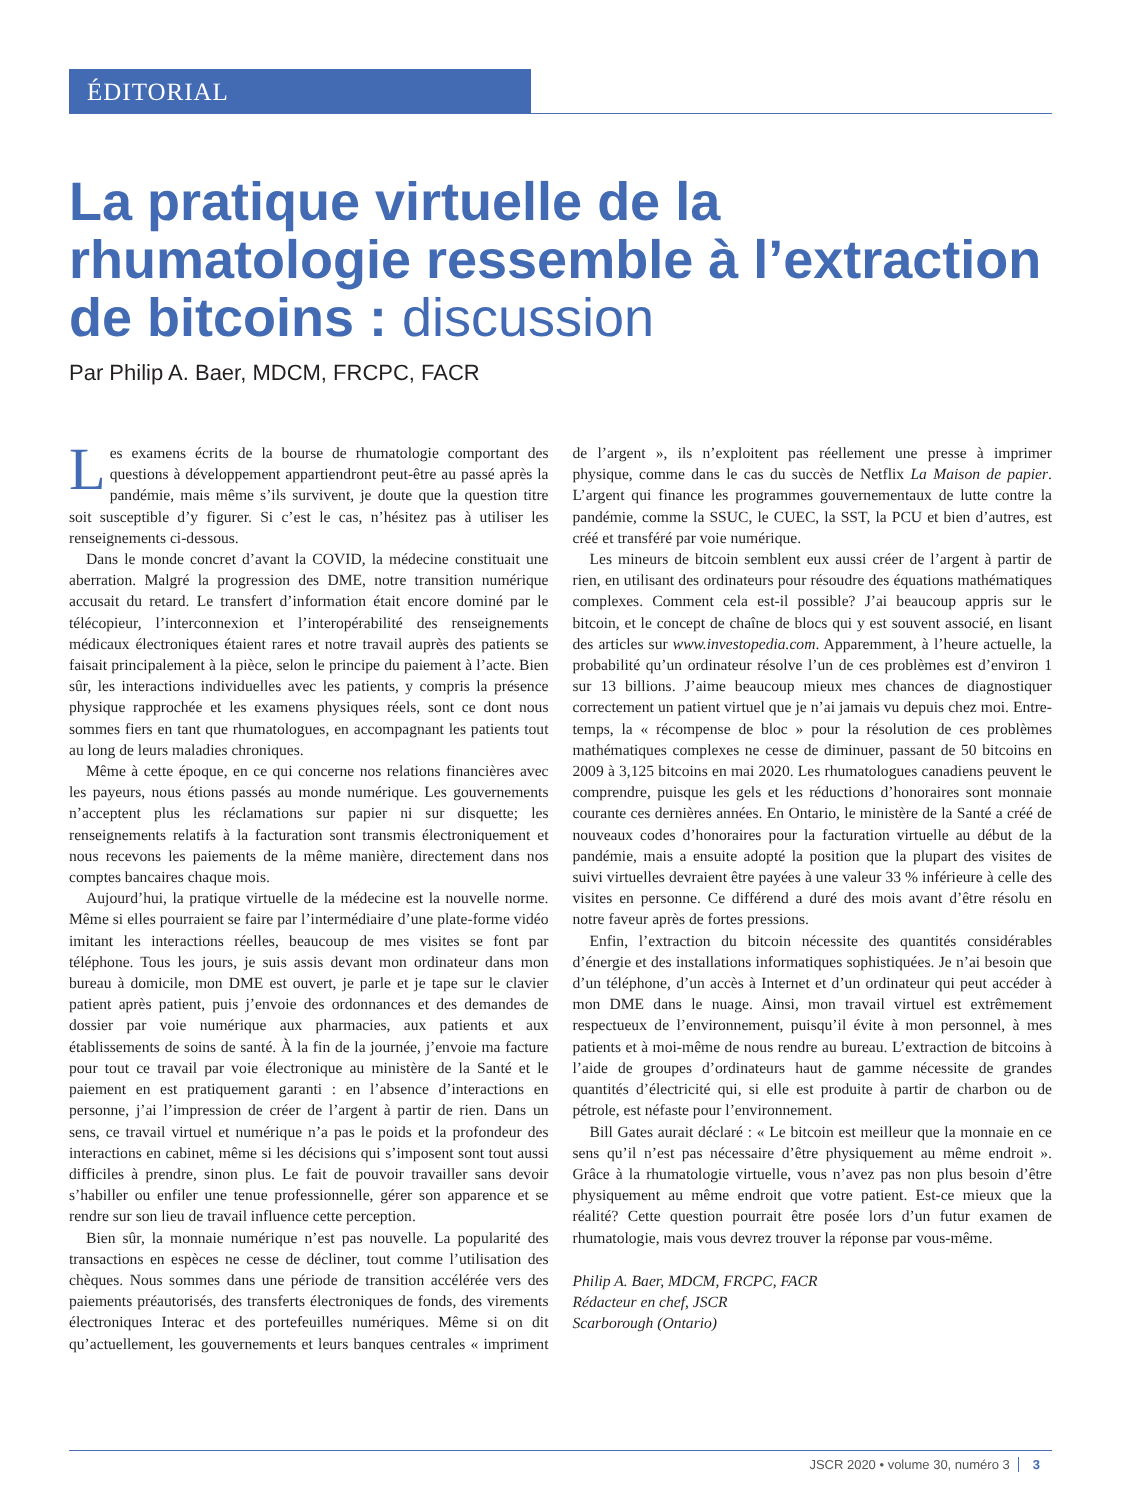ÉDITORIAL
La pratique virtuelle de la rhumatologie ressemble à l’extraction de bitcoins : discussion
Par Philip A. Baer, MDCM, FRCPC, FACR
Les examens écrits de la bourse de rhumatologie comportant des questions à développement appartiendront peut-être au passé après la pandémie, mais même s’ils survivent, je doute que la question titre soit susceptible d’y figurer. Si c’est le cas, n’hésitez pas à utiliser les renseignements ci-dessous.
Dans le monde concret d’avant la COVID, la médecine constituait une aberration. Malgré la progression des DME, notre transition numérique accusait du retard. Le transfert d’information était encore dominé par le télécopieur, l’interconnexion et l’interopérabilité des renseignements médicaux électroniques étaient rares et notre travail auprès des patients se faisait principalement à la pièce, selon le principe du paiement à l’acte. Bien sûr, les interactions individuelles avec les patients, y compris la présence physique rapprochée et les examens physiques réels, sont ce dont nous sommes fiers en tant que rhumatologues, en accompagnant les patients tout au long de leurs maladies chroniques.
Même à cette époque, en ce qui concerne nos relations financières avec les payeurs, nous étions passés au monde numérique. Les gouvernements n’acceptent plus les réclamations sur papier ni sur disquette; les renseignements relatifs à la facturation sont transmis électroniquement et nous recevons les paiements de la même manière, directement dans nos comptes bancaires chaque mois.
Aujourd’hui, la pratique virtuelle de la médecine est la nouvelle norme. Même si elles pourraient se faire par l’intermédiaire d’une plate-forme vidéo imitant les interactions réelles, beaucoup de mes visites se font par téléphone. Tous les jours, je suis assis devant mon ordinateur dans mon bureau à domicile, mon DME est ouvert, je parle et je tape sur le clavier patient après patient, puis j’envoie des ordonnances et des demandes de dossier par voie numérique aux pharmacies, aux patients et aux établissements de soins de santé. À la fin de la journée, j’envoie ma facture pour tout ce travail par voie électronique au ministère de la Santé et le paiement en est pratiquement garanti : en l’absence d’interactions en personne, j’ai l’impression de créer de l’argent à partir de rien. Dans un sens, ce travail virtuel et numérique n’a pas le poids et la profondeur des interactions en cabinet, même si les décisions qui s’imposent sont tout aussi difficiles à prendre, sinon plus. Le fait de pouvoir travailler sans devoir s’habiller ou enfiler une tenue professionnelle, gérer son apparence et se rendre sur son lieu de travail influence cette perception.
Bien sûr, la monnaie numérique n’est pas nouvelle. La popularité des transactions en espèces ne cesse de décliner, tout comme l’utilisation des chèques. Nous sommes dans une période de transition accélérée vers des paiements préautorisés, des transferts électroniques de fonds, des virements électroniques Interac et des portefeuilles numériques. Même si on dit qu’actuellement, les gouvernements et leurs banques centrales « impriment de l’argent », ils n’exploitent pas réellement une presse à imprimer physique, comme dans le cas du succès de Netflix La Maison de papier. L’argent qui finance les programmes gouvernementaux de lutte contre la pandémie, comme la SSUC, le CUEC, la SST, la PCU et bien d’autres, est créé et transféré par voie numérique.
Les mineurs de bitcoin semblent eux aussi créer de l’argent à partir de rien, en utilisant des ordinateurs pour résoudre des équations mathématiques complexes. Comment cela est-il possible? J’ai beaucoup appris sur le bitcoin, et le concept de chaîne de blocs qui y est souvent associé, en lisant des articles sur www.investopedia.com. Apparemment, à l’heure actuelle, la probabilité qu’un ordinateur résolve l’un de ces problèmes est d’environ 1 sur 13 billions. J’aime beaucoup mieux mes chances de diagnostiquer correctement un patient virtuel que je n’ai jamais vu depuis chez moi. Entre-temps, la « récompense de bloc » pour la résolution de ces problèmes mathématiques complexes ne cesse de diminuer, passant de 50 bitcoins en 2009 à 3,125 bitcoins en mai 2020. Les rhumatologues canadiens peuvent le comprendre, puisque les gels et les réductions d’honoraires sont monnaie courante ces dernières années. En Ontario, le ministère de la Santé a créé de nouveaux codes d’honoraires pour la facturation virtuelle au début de la pandémie, mais a ensuite adopté la position que la plupart des visites de suivi virtuelles devraient être payées à une valeur 33 % inférieure à celle des visites en personne. Ce différend a duré des mois avant d’être résolu en notre faveur après de fortes pressions.
Enfin, l’extraction du bitcoin nécessite des quantités considérables d’énergie et des installations informatiques sophistiquées. Je n’ai besoin que d’un téléphone, d’un accès à Internet et d’un ordinateur qui peut accéder à mon DME dans le nuage. Ainsi, mon travail virtuel est extrêmement respectueux de l’environnement, puisqu’il évite à mon personnel, à mes patients et à moi-même de nous rendre au bureau. L’extraction de bitcoins à l’aide de groupes d’ordinateurs haut de gamme nécessite de grandes quantités d’électricité qui, si elle est produite à partir de charbon ou de pétrole, est néfaste pour l’environnement.
Bill Gates aurait déclaré : « Le bitcoin est meilleur que la monnaie en ce sens qu’il n’est pas nécessaire d’être physiquement au même endroit ». Grâce à la rhumatologie virtuelle, vous n’avez pas non plus besoin d’être physiquement au même endroit que votre patient. Est-ce mieux que la réalité? Cette question pourrait être posée lors d’un futur examen de rhumatologie, mais vous devrez trouver la réponse par vous-même.
Philip A. Baer, MDCM, FRCPC, FACR
Rédacteur en chef, JSCR
Scarborough (Ontario)
JSCR 2020 • volume 30, numéro 3 3